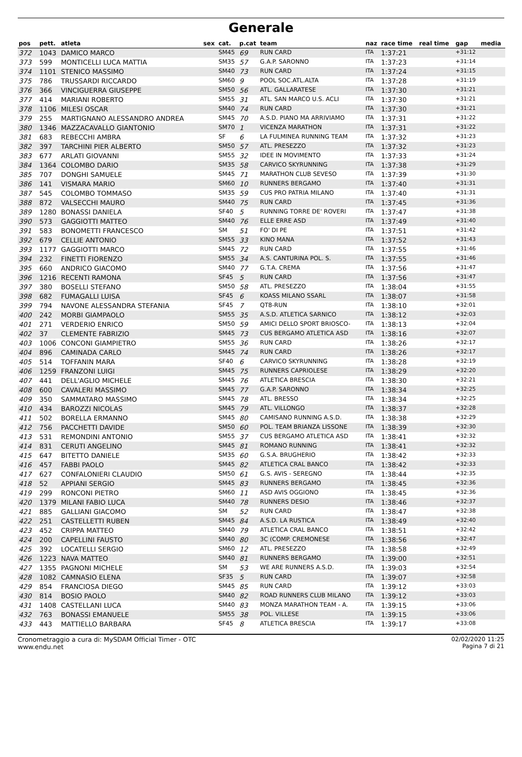Generale
| pos | pett. | atleta | sex | cat. | p.cat | team | naz | race time | real time | gap | media |
| --- | --- | --- | --- | --- | --- | --- | --- | --- | --- | --- | --- |
| 372 | 1043 | DAMICO MARCO | | SM45 | 69 | RUN CARD | ITA | 1:37:21 | | +31:12 | |
| 373 | 599 | MONTICELLI LUCA MATTIA | | SM35 | 57 | G.A.P. SARONNO | ITA | 1:37:23 | | +31:14 | |
| 374 | 1101 | STENICO MASSIMO | | SM40 | 73 | RUN CARD | ITA | 1:37:24 | | +31:15 | |
| 375 | 786 | TRUSSARDI RICCARDO | | SM60 | 9 | POOL SOC.ATL.ALTA | ITA | 1:37:28 | | +31:19 | |
| 376 | 366 | VINCIGUERRA GIUSEPPE | | SM50 | 56 | ATL. GALLARATESE | ITA | 1:37:30 | | +31:21 | |
| 377 | 414 | MARIANI ROBERTO | | SM55 | 31 | ATL. SAN MARCO U.S. ACLI | ITA | 1:37:30 | | +31:21 | |
| 378 | 1106 | MILESI OSCAR | | SM40 | 74 | RUN CARD | ITA | 1:37:30 | | +31:21 | |
| 379 | 255 | MARTIGNANO ALESSANDRO ANDREA | | SM45 | 70 | A.S.D. PIANO MA ARRIVIAMO | ITA | 1:37:31 | | +31:22 | |
| 380 | 1346 | MAZZACAVALLO GIANTONIO | | SM70 | 1 | VICENZA MARATHON | ITA | 1:37:31 | | +31:22 | |
| 381 | 683 | REBECCHI AMBRA | | SF | 6 | LA FULMINEA RUNNING TEAM | ITA | 1:37:32 | | +31:23 | |
| 382 | 397 | TARCHINI PIER ALBERTO | | SM50 | 57 | ATL. PRESEZZO | ITA | 1:37:32 | | +31:23 | |
| 383 | 677 | ARLATI GIOVANNI | | SM55 | 32 | IDEE IN MOVIMENTO | ITA | 1:37:33 | | +31:24 | |
| 384 | 1364 | COLOMBO DARIO | | SM35 | 58 | CARVICO SKYRUNNING | ITA | 1:37:38 | | +31:29 | |
| 385 | 707 | DONGHI SAMUELE | | SM45 | 71 | MARATHON CLUB SEVESO | ITA | 1:37:39 | | +31:30 | |
| 386 | 141 | VISMARA MARIO | | SM60 | 10 | RUNNERS BERGAMO | ITA | 1:37:40 | | +31:31 | |
| 387 | 545 | COLOMBO TOMMASO | | SM35 | 59 | CUS PRO PATRIA MILANO | ITA | 1:37:40 | | +31:31 | |
| 388 | 872 | VALSECCHI MAURO | | SM40 | 75 | RUN CARD | ITA | 1:37:45 | | +31:36 | |
| 389 | 1280 | BONASSI DANIELA | | SF40 | 5 | RUNNING TORRE DE' ROVERI | ITA | 1:37:47 | | +31:38 | |
| 390 | 573 | GAGGIOTTI MATTEO | | SM40 | 76 | ELLE ERRE ASD | ITA | 1:37:49 | | +31:40 | |
| 391 | 583 | BONOMETTI FRANCESCO | | SM | 51 | FO' DI PE | ITA | 1:37:51 | | +31:42 | |
| 392 | 679 | CELLIE ANTONIO | | SM55 | 33 | KINO MANA | ITA | 1:37:52 | | +31:43 | |
| 393 | 1177 | GAGGIOTTI MARCO | | SM45 | 72 | RUN CARD | ITA | 1:37:55 | | +31:46 | |
| 394 | 232 | FINETTI FIORENZO | | SM55 | 34 | A.S. CANTURINA POL. S. | ITA | 1:37:55 | | +31:46 | |
| 395 | 660 | ANDRICO GIACOMO | | SM40 | 77 | G.T.A. CREMA | ITA | 1:37:56 | | +31:47 | |
| 396 | 1216 | RECENTI RAMONA | | SF45 | 5 | RUN CARD | ITA | 1:37:56 | | +31:47 | |
| 397 | 380 | BOSELLI STEFANO | | SM50 | 58 | ATL. PRESEZZO | ITA | 1:38:04 | | +31:55 | |
| 398 | 682 | FUMAGALLI LUISA | | SF45 | 6 | KOASS MILANO SSARL | ITA | 1:38:07 | | +31:58 | |
| 399 | 794 | NAVONE ALESSANDRA STEFANIA | | SF45 | 7 | QT8-RUN | ITA | 1:38:10 | | +32:01 | |
| 400 | 242 | MORBI GIAMPAOLO | | SM55 | 35 | A.S.D. ATLETICA SARNICO | ITA | 1:38:12 | | +32:03 | |
| 401 | 271 | VERDERIO ENRICO | | SM50 | 59 | AMICI DELLO SPORT BRIOSCO- | ITA | 1:38:13 | | +32:04 | |
| 402 | 37 | CLEMENTE FABRIZIO | | SM45 | 73 | CUS BERGAMO ATLETICA ASD | ITA | 1:38:16 | | +32:07 | |
| 403 | 1006 | CONCONI GIAMPIETRO | | SM55 | 36 | RUN CARD | ITA | 1:38:26 | | +32:17 | |
| 404 | 896 | CAMINADA CARLO | | SM45 | 74 | RUN CARD | ITA | 1:38:26 | | +32:17 | |
| 405 | 514 | TOFFANIN MARA | | SF40 | 6 | CARVICO SKYRUNNING | ITA | 1:38:28 | | +32:19 | |
| 406 | 1259 | FRANZONI LUIGI | | SM45 | 75 | RUNNERS CAPRIOLESE | ITA | 1:38:29 | | +32:20 | |
| 407 | 441 | DELL'AGLIO MICHELE | | SM45 | 76 | ATLETICA BRESCIA | ITA | 1:38:30 | | +32:21 | |
| 408 | 600 | CAVALERI MASSIMO | | SM45 | 77 | G.A.P. SARONNO | ITA | 1:38:34 | | +32:25 | |
| 409 | 350 | SAMMATARO MASSIMO | | SM45 | 78 | ATL. BRESSO | ITA | 1:38:34 | | +32:25 | |
| 410 | 434 | BAROZZI NICOLAS | | SM45 | 79 | ATL. VILLONGO | ITA | 1:38:37 | | +32:28 | |
| 411 | 502 | BORELLA ERMANNO | | SM45 | 80 | CAMISANO RUNNING A.S.D. | ITA | 1:38:38 | | +32:29 | |
| 412 | 756 | PACCHETTI DAVIDE | | SM50 | 60 | POL. TEAM BRIANZA LISSONE | ITA | 1:38:39 | | +32:30 | |
| 413 | 531 | REMONDINI ANTONIO | | SM55 | 37 | CUS BERGAMO ATLETICA ASD | ITA | 1:38:41 | | +32:32 | |
| 414 | 831 | CERUTI ANGELINO | | SM45 | 81 | ROMANO RUNNING | ITA | 1:38:41 | | +32:32 | |
| 415 | 647 | BITETTO DANIELE | | SM35 | 60 | G.S.A. BRUGHERIO | ITA | 1:38:42 | | +32:33 | |
| 416 | 457 | FABBI PAOLO | | SM45 | 82 | ATLETICA CRAL BANCO | ITA | 1:38:42 | | +32:33 | |
| 417 | 627 | CONFALONIERI CLAUDIO | | SM50 | 61 | G.S. AVIS - SEREGNO | ITA | 1:38:44 | | +32:35 | |
| 418 | 52 | APPIANI SERGIO | | SM45 | 83 | RUNNERS BERGAMO | ITA | 1:38:45 | | +32:36 | |
| 419 | 299 | RONCONI PIETRO | | SM60 | 11 | ASD AVIS OGGIONO | ITA | 1:38:45 | | +32:36 | |
| 420 | 1379 | MILANI FABIO LUCA | | SM40 | 78 | RUNNERS DESIO | ITA | 1:38:46 | | +32:37 | |
| 421 | 885 | GALLIANI GIACOMO | | SM | 52 | RUN CARD | ITA | 1:38:47 | | +32:38 | |
| 422 | 251 | CASTELLETTI RUBEN | | SM45 | 84 | A.S.D. LA RUSTICA | ITA | 1:38:49 | | +32:40 | |
| 423 | 452 | CRIPPA MATTEO | | SM40 | 79 | ATLETICA CRAL BANCO | ITA | 1:38:51 | | +32:42 | |
| 424 | 200 | CAPELLINI FAUSTO | | SM40 | 80 | 3C (COMP. CREMONESE | ITA | 1:38:56 | | +32:47 | |
| 425 | 392 | LOCATELLI SERGIO | | SM60 | 12 | ATL. PRESEZZO | ITA | 1:38:58 | | +32:49 | |
| 426 | 1223 | NAVA MATTEO | | SM40 | 81 | RUNNERS BERGAMO | ITA | 1:39:00 | | +32:51 | |
| 427 | 1355 | PAGNONI MICHELE | | SM | 53 | WE ARE RUNNERS A.S.D. | ITA | 1:39:03 | | +32:54 | |
| 428 | 1082 | CAMNASIO ELENA | | SF35 | 5 | RUN CARD | ITA | 1:39:07 | | +32:58 | |
| 429 | 854 | FRANCIOSA DIEGO | | SM45 | 85 | RUN CARD | ITA | 1:39:12 | | +33:03 | |
| 430 | 814 | BOSIO PAOLO | | SM40 | 82 | ROAD RUNNERS CLUB MILANO | ITA | 1:39:12 | | +33:03 | |
| 431 | 1408 | CASTELLANI LUCA | | SM40 | 83 | MONZA MARATHON TEAM - A. | ITA | 1:39:15 | | +33:06 | |
| 432 | 763 | BONASSI EMANUELE | | SM55 | 38 | POL. VILLESE | ITA | 1:39:15 | | +33:06 | |
| 433 | 443 | MATTIELLO BARBARA | | SF45 | 8 | ATLETICA BRESCIA | ITA | 1:39:17 | | +33:08 | |
Cronometraggio a cura di: MySDAM Official Timer - OTC
www.endu.net
02/02/2020 11:25
Pagina 7 di 21